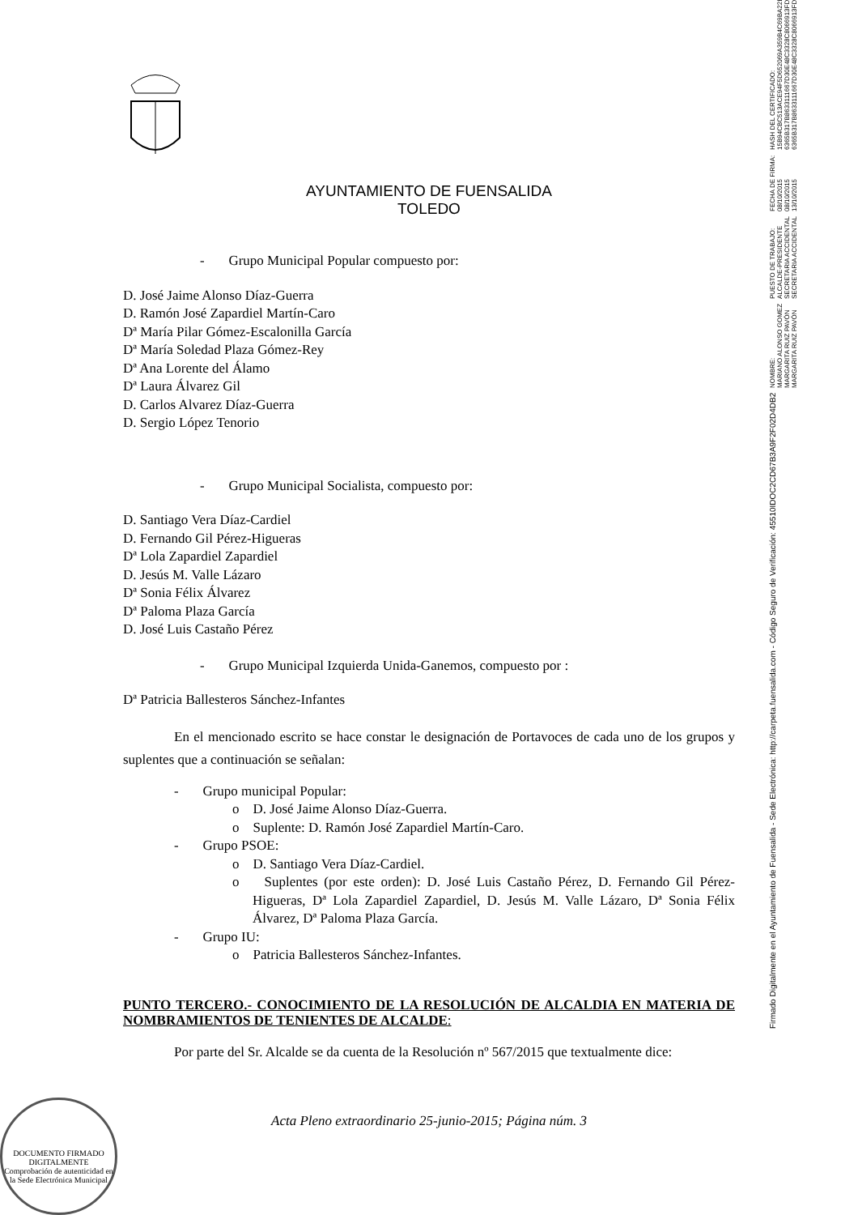AYUNTAMIENTO DE FUENSALIDA
TOLEDO
- Grupo Municipal Popular compuesto por:
D. José Jaime Alonso Díaz-Guerra
D. Ramón José Zapardiel Martín-Caro
Dª María Pilar Gómez-Escalonilla García
Dª María Soledad Plaza Gómez-Rey
Dª Ana Lorente del Álamo
Dª Laura Álvarez Gil
D. Carlos Alvarez Díaz-Guerra
D. Sergio López Tenorio
- Grupo Municipal Socialista, compuesto por:
D. Santiago Vera Díaz-Cardiel
D. Fernando Gil Pérez-Higueras
Dª Lola Zapardiel Zapardiel
D. Jesús M. Valle Lázaro
Dª Sonia Félix Álvarez
Dª Paloma Plaza García
D. José Luis Castaño Pérez
- Grupo Municipal Izquierda Unida-Ganemos, compuesto por :
Dª Patricia Ballesteros Sánchez-Infantes
En el mencionado escrito se hace constar le designación de Portavoces de cada uno de los grupos y suplentes que a continuación se señalan:
- Grupo municipal Popular:
o D. José Jaime Alonso Díaz-Guerra.
o Suplente: D. Ramón José Zapardiel Martín-Caro.
- Grupo PSOE:
o D. Santiago Vera Díaz-Cardiel.
o Suplentes (por este orden): D. José Luis Castaño Pérez, D. Fernando Gil Pérez-Higueras, Dª Lola Zapardiel Zapardiel, D. Jesús M. Valle Lázaro, Dª Sonia Félix Álvarez, Dª Paloma Plaza García.
- Grupo IU:
o Patricia Ballesteros Sánchez-Infantes.
PUNTO TERCERO.- CONOCIMIENTO DE LA RESOLUCIÓN DE ALCALDIA EN MATERIA DE NOMBRAMIENTOS DE TENIENTES DE ALCALDE:
Por parte del Sr. Alcalde se da cuenta de la Resolución nº 567/2015 que textualmente dice:
Acta Pleno extraordinario 25-junio-2015; Página núm. 3
Firmado Digitalmente en el Ayuntamiento de Fuensalida - Sede Electrónica: http://carpeta.fuensalida.com - Código Seguro de Verificación: 45510IDOC2CD67B3A9F2F02D4DB2
NOMBRE: MARIANO ALONSO GOMEZ MARGARITA RUIZ PAVÓN MARGARITA RUIZ PAVÓN
PUESTO DE TRABAJO: ALCALDE-PRESIDENTE SECRETARIA ACCIDENTAL SECRETARIA ACCIDENTAL
FECHA DE FIRMA: 08/10/2015 08/10/2015 13/10/2015
HASH DEL CERTIFICADO: 15B94CBC513ACE94F5D652069A359B4C69BA22EC 6365B317B8633111667D30E48C3328C8066913FD 6365B317B8633111667D30E48C3328C8066913FD
DOCUMENTO FIRMADO DIGITALMENTE
Comprobación de autenticidad en la Sede Electrónica Municipal